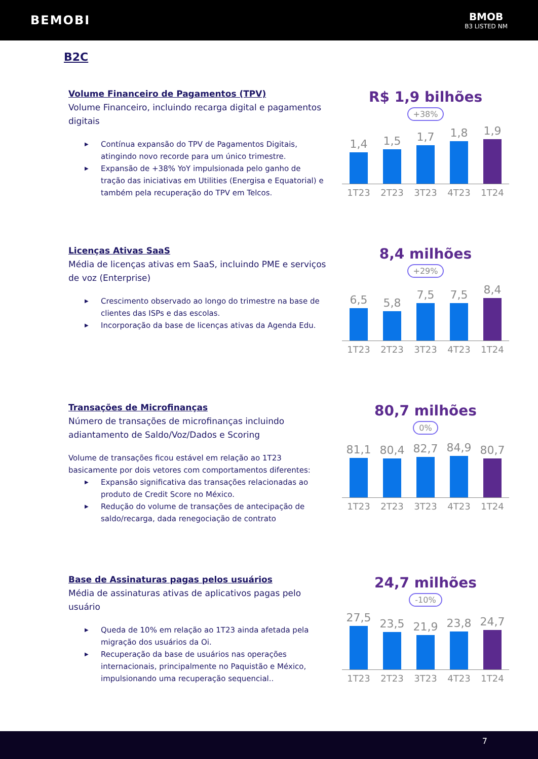BEMOBI
BMOB
B3 LISTED NM
B2C
Volume Financeiro de Pagamentos (TPV)
Volume Financeiro, incluindo recarga digital e pagamentos digitais
▶ Contínua expansão do TPV de Pagamentos Digitais, atingindo novo recorde para um único trimestre.
▶ Expansão de +38% YoY impulsionada pelo ganho de tração das iniciativas em Utilities (Energisa e Equatorial) e também pela recuperação do TPV em Telcos.
R$ 1,9 bilhões
+38%
1,4
1,5
1,7
1,8
1,9
1T23 2T23 3T23 4T23 1T24
Licenças Ativas SaaS
Média de licenças ativas em SaaS, incluindo PME e serviços de voz (Enterprise)
▶ Crescimento observado ao longo do trimestre na base de clientes das ISPs e das escolas.
▶ Incorporação da base de licenças ativas da Agenda Edu.
8,4 milhões
+29%
6,5
5,8
7,5
7,5
8,4
1T23 2T23 3T23 4T23 1T24
Transações de Microfinanças
Número de transações de microfinanças incluindo adiantamento de Saldo/Voz/Dados e Scoring
Volume de transações ficou estável em relação ao 1T23 basicamente por dois vetores com comportamentos diferentes:
▶ Expansão significativa das transações relacionadas ao produto de Credit Score no México.
▶ Redução do volume de transações de antecipação de saldo/recarga, dada renegociação de contrato
80,7 milhões
0%
81,1
80,4
82,7
84,9
80,7
1T23 2T23 3T23 4T23 1T24
Base de Assinaturas pagas pelos usuários
Média de assinaturas ativas de aplicativos pagas pelo usuário
▶ Queda de 10% em relação ao 1T23 ainda afetada pela migração dos usuários da Oi.
▶ Recuperação da base de usuários nas operações internacionais, principalmente no Paquistão e México, impulsionando uma recuperação sequencial..
24,7 milhões
-10%
27,5
23,5
21,9
23,8
24,7
1T23 2T23 3T23 4T23 1T24
7